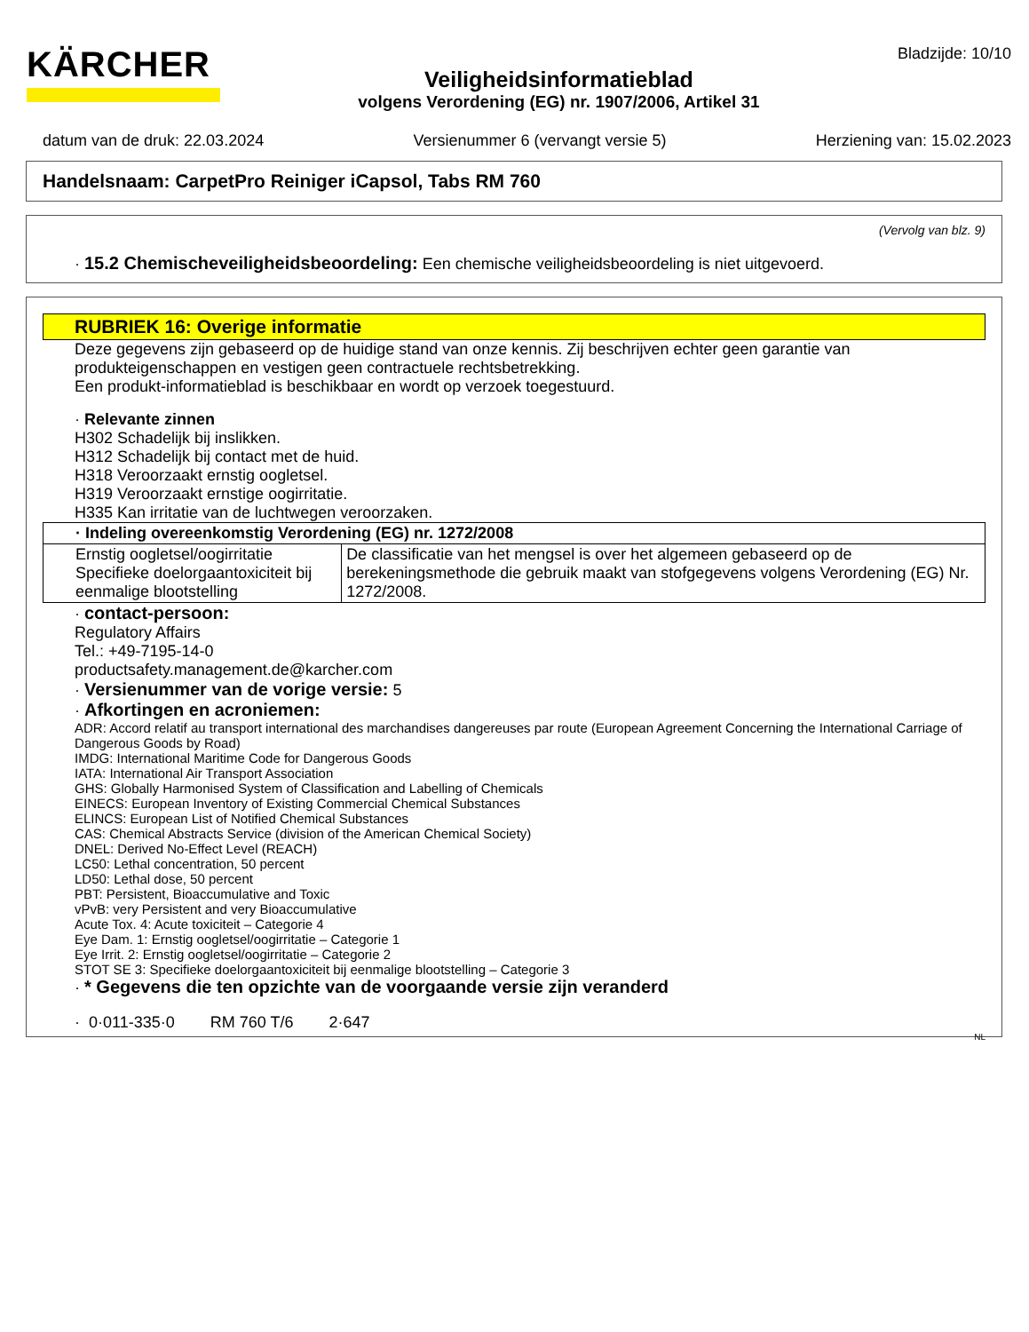KÄRCHER
Veiligheidsinformatieblad
volgens Verordening (EG) nr. 1907/2006, Artikel 31
Bladzijde: 10/10
datum van de druk: 22.03.2024 Versienummer 6 (vervangt versie 5) Herziening van: 15.02.2023
Handelsnaam: CarpetPro Reiniger iCapsol, Tabs RM 760
(Vervolg van blz. 9)
· 15.2 Chemischeveiligheidsbeoordeling: Een chemische veiligheidsbeoordeling is niet uitgevoerd.
RUBRIEK 16: Overige informatie
Deze gegevens zijn gebaseerd op de huidige stand van onze kennis. Zij beschrijven echter geen garantie van produkteigenschappen en vestigen geen contractuele rechtsbetrekking.
Een produkt-informatieblad is beschikbaar en wordt op verzoek toegestuurd.
· Relevante zinnen
H302 Schadelijk bij inslikken.
H312 Schadelijk bij contact met de huid.
H318 Veroorzaakt ernstig oogletsel.
H319 Veroorzaakt ernstige oogirritatie.
H335 Kan irritatie van de luchtwegen veroorzaken.
| · Indeling overeenkomstig Verordening (EG) nr. 1272/2008 | |
| Ernstig oogletsel/oogirritatie Specifieke doelorgaantoxiciteit bij eenmalige blootstelling | De classificatie van het mengsel is over het algemeen gebaseerd op de berekeningsmethode die gebruik maakt van stofgegevens volgens Verordening (EG) Nr. 1272/2008. |
· contact-persoon:
Regulatory Affairs
Tel.: +49-7195-14-0
productsafety.management.de@karcher.com
· Versienummer van de vorige versie: 5
· Afkortingen en acroniemen:
ADR: Accord relatif au transport international des marchandises dangereuses par route (European Agreement Concerning the International Carriage of Dangerous Goods by Road)
IMDG: International Maritime Code for Dangerous Goods
IATA: International Air Transport Association
GHS: Globally Harmonised System of Classification and Labelling of Chemicals
EINECS: European Inventory of Existing Commercial Chemical Substances
ELINCS: European List of Notified Chemical Substances
CAS: Chemical Abstracts Service (division of the American Chemical Society)
DNEL: Derived No-Effect Level (REACH)
LC50: Lethal concentration, 50 percent
LD50: Lethal dose, 50 percent
PBT: Persistent, Bioaccumulative and Toxic
vPvB: very Persistent and very Bioaccumulative
Acute Tox. 4: Acute toxiciteit – Categorie 4
Eye Dam. 1: Ernstig oogletsel/oogirritatie – Categorie 1
Eye Irrit. 2: Ernstig oogletsel/oogirritatie – Categorie 2
STOT SE 3: Specifieke doelorgaantoxiciteit bij eenmalige blootstelling – Categorie 3
· * Gegevens die ten opzichte van de voorgaande versie zijn veranderd
· 0·011-335·0 RM 760 T/6 2·647
NL